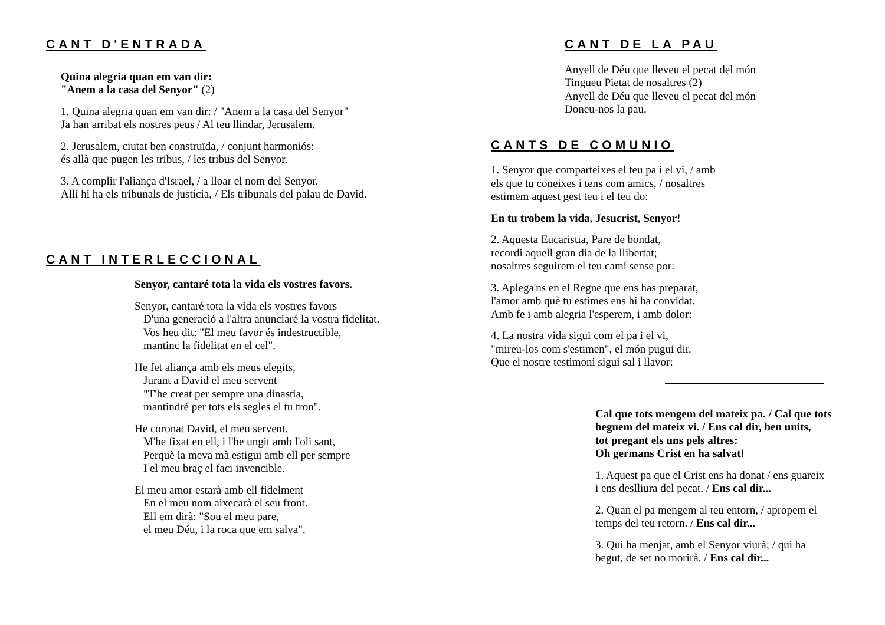CANT D'ENTRADA
Quina alegria quan em van dir:
"Anem a la casa del Senyor" (2)
1. Quina alegria quan em van dir: / "Anem a la casa del Senyor"
Ja han arribat els nostres peus / Al teu llindar, Jerusalem.
2. Jerusalem, ciutat ben construïda, / conjunt harmoniós:
és allà que pugen les tribus, / les tribus del Senyor.
3. A complir l'aliança d'Israel, / a lloar el nom del Senyor.
Allí hi ha els tribunals de justícia, / Els tribunals del palau de David.
CANT INTERLECCIONAL
Senyor, cantaré tota la vida els vostres favors.
Senyor, cantaré tota la vida els vostres favors
D'una generació a l'altra anunciaré la vostra fidelitat.
Vos heu dit: "El meu favor és indestructible,
mantinc la fidelitat en el cel".
He fet aliança amb els meus elegits,
Jurant a David el meu servent
"T'he creat per sempre una dinastia,
mantindré per tots els segles el tu tron".
He coronat David, el meu servent.
M'he fixat en ell, i l'he ungit amb l'oli sant,
Perquè la meva mà estigui amb ell per sempre
I el meu braç el faci invencible.
El meu amor estarà amb ell fidelment
En el meu nom aixecarà el seu front.
Ell em dirà: "Sou el meu pare,
el meu Déu, i la roca que em salva".
CANT DE LA PAU
Anyell de Déu que lleveu el pecat del món
Tingueu Pietat de nosaltres (2)
Anyell de Déu que lleveu el pecat del món
Doneu-nos la pau.
CANTS DE COMUNIO
1. Senyor que comparteixes el teu pa i el vi, / amb
els que tu coneixes i tens com amics, / nosaltres
estimem aquest gest teu i el teu do:
En tu trobem la vida, Jesucrist, Senyor!
2. Aquesta Eucaristia, Pare de bondat,
recordi aquell gran dia de la llibertat;
nosaltres seguirem el teu camí sense por:
3. Aplega'ns en el Regne que ens has preparat,
l'amor amb què tu estimes ens hi ha convidat.
Amb fe i amb alegria l'esperem, i amb dolor:
4. La nostra vida sigui com el pa i el vi,
"mireu-los com s'estimen", el món pugui dir.
Que el nostre testimoni sigui sal i llavor:
Cal que tots mengem del mateix pa. / Cal que tots
beguem del mateix vi. / Ens cal dir, ben units,
tot pregant els uns pels altres:
Oh germans Crist en ha salvat!
1. Aquest pa que el Crist ens ha donat / ens guareix
i ens deslliura del pecat. / Ens cal dir...
2. Quan el pa mengem al teu entorn, / apropem el
temps del teu retorn. / Ens cal dir...
3. Qui ha menjat, amb el Senyor viurà; / qui ha
begut, de set no morirà. / Ens cal dir...